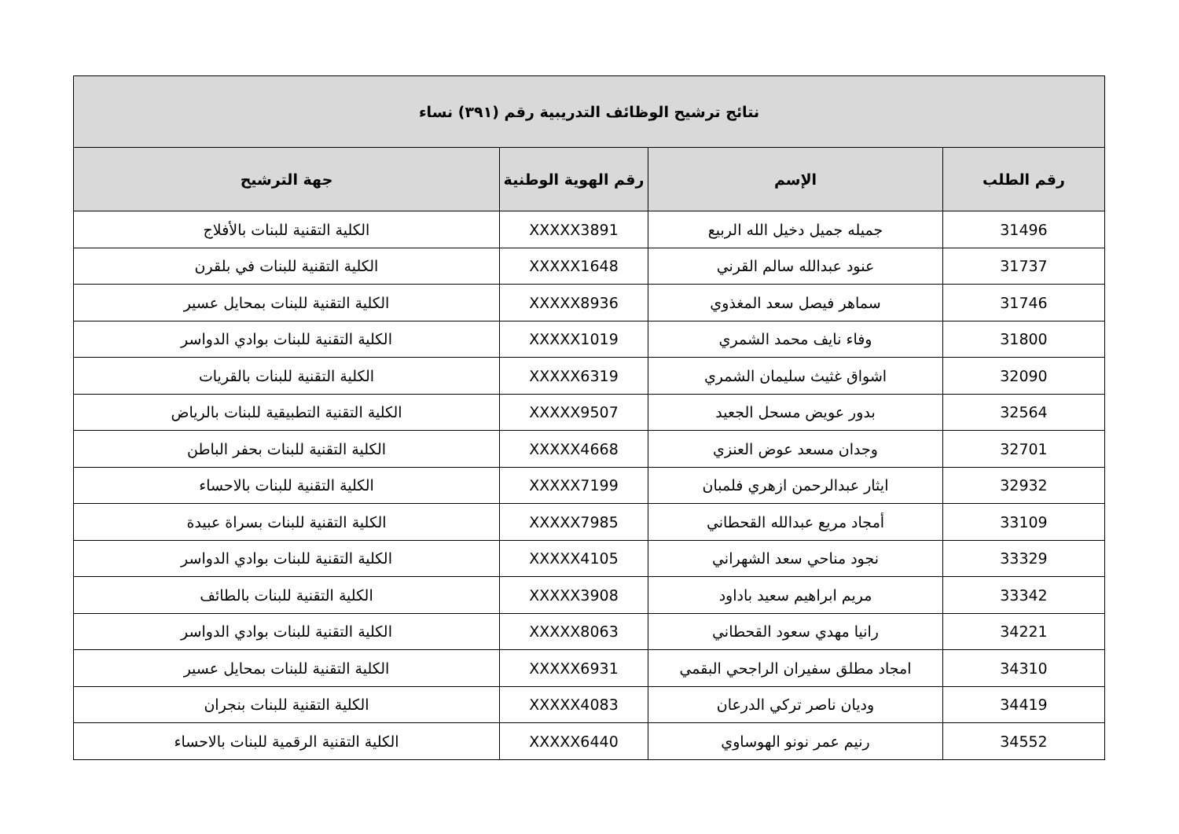| نتائج ترشيح الوظائف التدريبية رقم (٣٩١) نساء | | | |
| --- | --- | --- | --- |
| رقم الطلب | الإسم | رقم الهوية الوطنية | جهة الترشيح |
| 31496 | جميله جميل دخيل الله الربيع | XXXXX3891 | الكلية التقنية للبنات بالأفلاج |
| 31737 | عنود عبدالله سالم القرني | XXXXX1648 | الكلية التقنية للبنات في بلقرن |
| 31746 | سماهر فيصل سعد المغذوي | XXXXX8936 | الكلية التقنية للبنات بمحايل عسير |
| 31800 | وفاء نايف محمد الشمري | XXXXX1019 | الكلية التقنية للبنات بوادي الدواسر |
| 32090 | اشواق غثيث سليمان الشمري | XXXXX6319 | الكلية التقنية للبنات بالقريات |
| 32564 | بدور عويض مسحل الجعيد | XXXXX9507 | الكلية التقنية التطبيقية للبنات بالرياض |
| 32701 | وجدان مسعد عوض العنزي | XXXXX4668 | الكلية التقنية للبنات بحفر الباطن |
| 32932 | ايثار عبدالرحمن ازهري فلمبان | XXXXX7199 | الكلية التقنية للبنات بالاحساء |
| 33109 | أمجاد مريع عبدالله القحطاني | XXXXX7985 | الكلية التقنية للبنات بسراة عبيدة |
| 33329 | نجود مناحي سعد الشهراني | XXXXX4105 | الكلية التقنية للبنات بوادي الدواسر |
| 33342 | مريم ابراهيم سعيد باداود | XXXXX3908 | الكلية التقنية للبنات بالطائف |
| 34221 | رانيا مهدي سعود القحطاني | XXXXX8063 | الكلية التقنية للبنات بوادي الدواسر |
| 34310 | امجاد مطلق سفيران الراجحي البقمي | XXXXX6931 | الكلية التقنية للبنات بمحايل عسير |
| 34419 | وديان ناصر تركي الدرعان | XXXXX4083 | الكلية التقنية للبنات بنجران |
| 34552 | رنيم عمر نونو الهوساوي | XXXXX6440 | الكلية التقنية الرقمية للبنات بالاحساء |